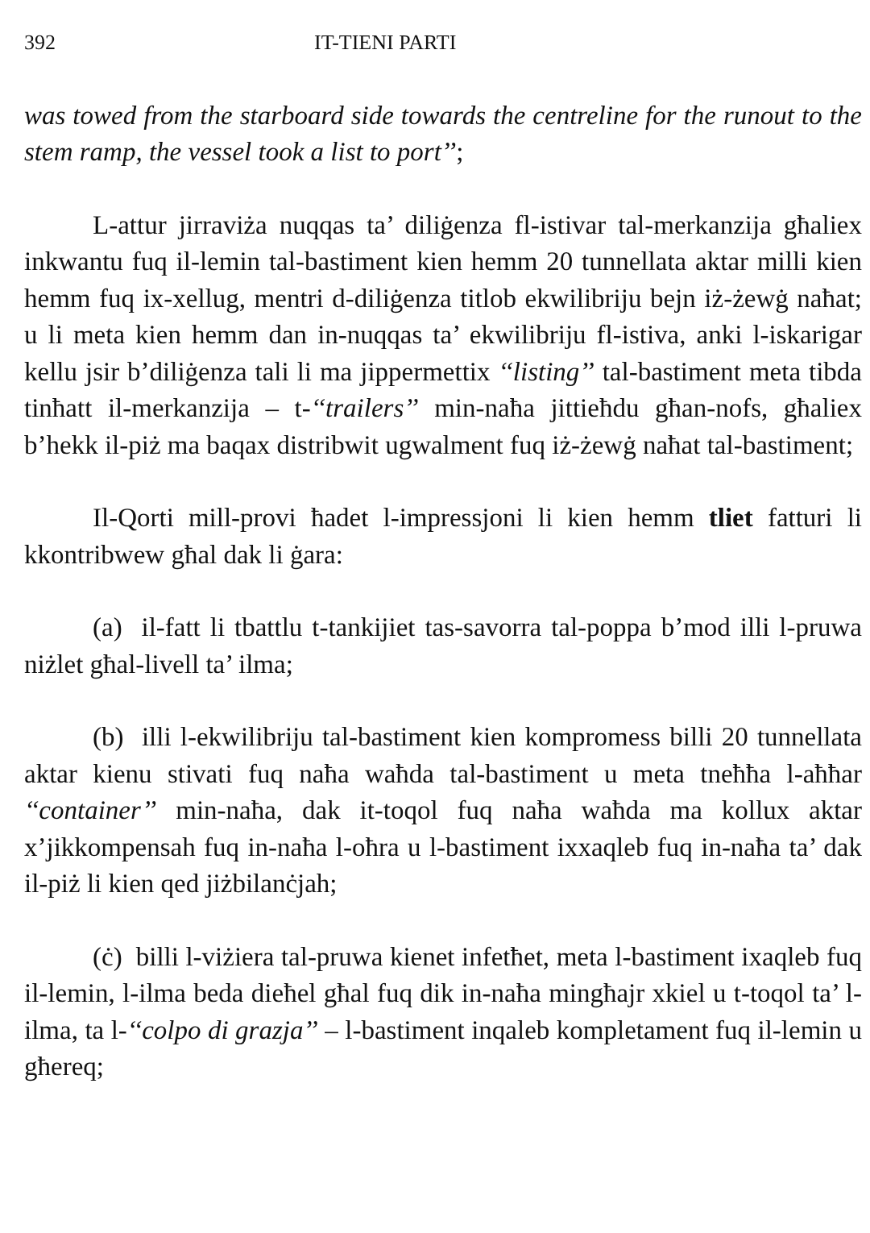392 IT-TIENI PARTI
was towed from the starboard side towards the centreline for the runout to the stem ramp, the vessel took a list to port’’;
L-attur jirraviża nuqqas ta’ diliġenza fl-istivar tal-merkanzija għaliex inkwantu fuq il-lemin tal-bastiment kien hemm 20 tunnellata aktar milli kien hemm fuq ix-xellug, mentri d-diliġenza titlob ekwilibriju bejn iż-żewġ naħat; u li meta kien hemm dan in-nuqqas ta’ ekwilibriju fl-istiva, anki l-iskarigar kellu jsir b’diliġenza tali li ma jippermettix ‘‘listing’’ tal-bastiment meta tibda tinħatt il-merkanzija – t-‘‘trailers’’ min-naħa jittieħdu għan-nofs, għaliex b’hekk il-piż ma baqax distribwit ugwalment fuq iż-żewġ naħat tal-bastiment;
Il-Qorti mill-provi ħadet l-impressjoni li kien hemm tliet fatturi li kkontribwew għal dak li ġara:
(a) il-fatt li tbattlu t-tankijiet tas-savorra tal-poppa b’mod illi l-pruwa niżlet għal-livell ta’ ilma;
(b) illi l-ekwilibriju tal-bastiment kien kompromess billi 20 tunnellata aktar kienu stivati fuq naħa waħda tal-bastiment u meta tneħħa l-aħħar ‘‘container’’ min-naħa, dak it-toqol fuq naħa waħda ma kollux aktar x’jikkompensah fuq in-naħa l-oħra u l-bastiment ixxaqleb fuq in-naħa ta’ dak il-piż li kien qed jiżbilanċjah;
(ċ) billi l-viżiera tal-pruwa kienet infetħet, meta l-bastiment ixaqleb fuq il-lemin, l-ilma beda dieħel għal fuq dik in-naħa mingħajr xkiel u t-toqol ta’ l-ilma, ta l-‘‘colpo di grazja’’ – l-bastiment inqaleb kompletament fuq il-lemin u għereq;